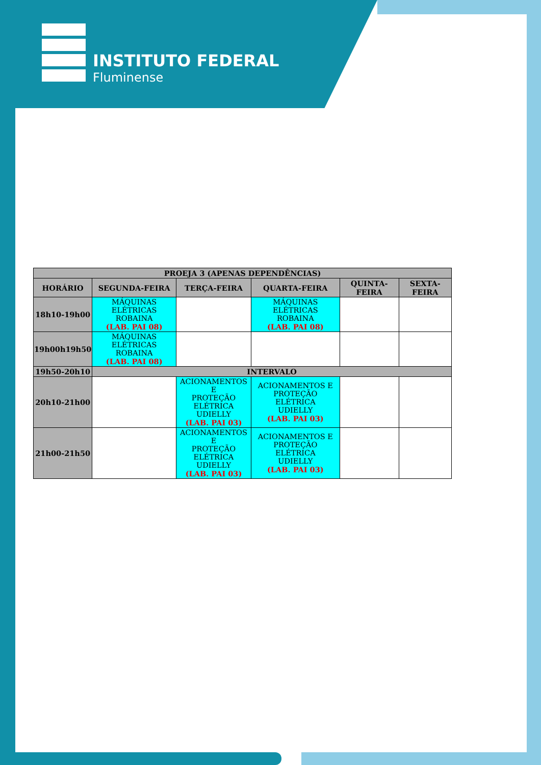INSTITUTO FEDERAL
Fluminense
| PROEJA 3 (APENAS DEPENDÊNCIAS) | | | | | |
| --- | --- | --- | --- | --- | --- |
| HORÁRIO | SEGUNDA-FEIRA | TERÇA-FEIRA | QUARTA-FEIRA | QUINTA-FEIRA | SEXTA-FEIRA |
| 18h10-19h00 | MÁQUINAS ELÉTRICAS ROBAINA (LAB. PAI 08) | | MÁQUINAS ELÉTRICAS ROBAINA (LAB. PAI 08) | | |
| 19h00h19h50 | MÁQUINAS ELÉTRICAS ROBAINA (LAB. PAI 08) | | | | |
| 19h50-20h10 | INTERVALO | | | | |
| 20h10-21h00 | | ACIONAMENTOS E PROTEÇÃO ELÉTRICA UDIELLY (LAB. PAI 03) | ACIONAMENTOS E PROTEÇÃO ELÉTRICA UDIELLY (LAB. PAI 03) | | |
| 21h00-21h50 | | ACIONAMENTOS E PROTEÇÃO ELÉTRICA UDIELLY (LAB. PAI 03) | ACIONAMENTOS E PROTEÇÃO ELÉTRICA UDIELLY (LAB. PAI 03) | | |